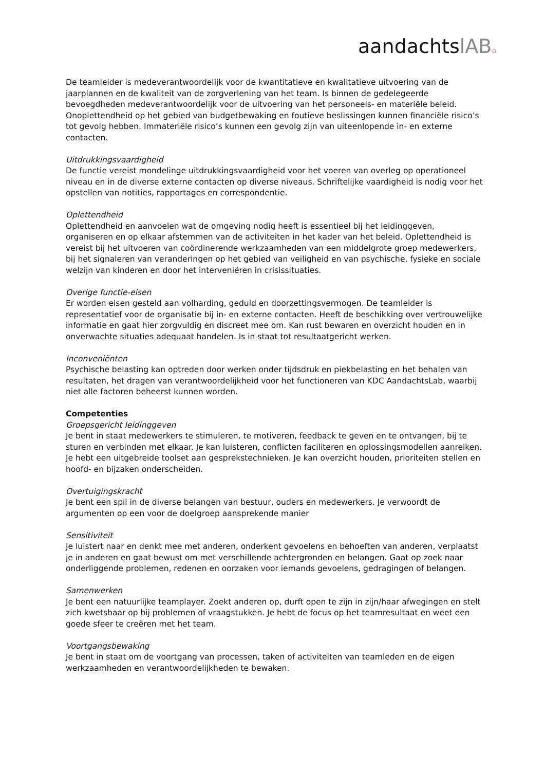aandachtslAB o
De teamleider is medeverantwoordelijk voor de kwantitatieve en kwalitatieve uitvoering van de jaarplannen en de kwaliteit van de zorgverlening van het team. Is binnen de gedelegeerde bevoegdheden medeverantwoordelijk voor de uitvoering van het personeels- en materiële beleid. Onoplettendheid op het gebied van budgetbewaking en foutieve beslissingen kunnen financiële risico’s tot gevolg hebben. Immateriële risico’s kunnen een gevolg zijn van uiteenlopende in- en externe contacten.
Uitdrukkingsvaardigheid
De functie vereist mondelinge uitdrukkingsvaardigheid voor het voeren van overleg op operationeel niveau en in de diverse externe contacten op diverse niveaus. Schriftelijke vaardigheid is nodig voor het opstellen van notities, rapportages en correspondentie.
Oplettendheid
Oplettendheid en aanvoelen wat de omgeving nodig heeft is essentieel bij het leidinggeven, organiseren en op elkaar afstemmen van de activiteiten in het kader van het beleid. Oplettendheid is vereist bij het uitvoeren van coördinerende werkzaamheden van een middelgrote groep medewerkers, bij het signaleren van veranderingen op het gebied van veiligheid en van psychische, fysieke en sociale welzijn van kinderen en door het interveniëren in crisissituaties.
Overige functie-eisen
Er worden eisen gesteld aan volharding, geduld en doorzettingsvermogen. De teamleider is representatief voor de organisatie bij in- en externe contacten. Heeft de beschikking over vertrouwelijke informatie en gaat hier zorgvuldig en discreet mee om. Kan rust bewaren en overzicht houden en in onverwachte situaties adequaat handelen. Is in staat tot resultaatgericht werken.
Inconveniënten
Psychische belasting kan optreden door werken onder tijdsdruk en piekbelasting en het behalen van resultaten, het dragen van verantwoordelijkheid voor het functioneren van KDC AandachtsLab, waarbij niet alle factoren beheerst kunnen worden.
Competenties
Groepsgericht leidinggeven
Je bent in staat medewerkers te stimuleren, te motiveren, feedback te geven en te ontvangen, bij te sturen en verbinden met elkaar. Je kan luisteren, conflicten faciliteren en oplossingsmodellen aanreiken. Je hebt een uitgebreide toolset aan gesprekstechnieken. Je kan overzicht houden, prioriteiten stellen en hoofd- en bijzaken onderscheiden.
Overtuigingskracht
Je bent een spil in de diverse belangen van bestuur, ouders en medewerkers. Je verwoordt de argumenten op een voor de doelgroep aansprekende manier
Sensitiviteit
Je luistert naar en denkt mee met anderen, onderkent gevoelens en behoeften van anderen, verplaatst je in anderen en gaat bewust om met verschillende achtergronden en belangen. Gaat op zoek naar onderliggende problemen, redenen en oorzaken voor iemands gevoelens, gedragingen of belangen.
Samenwerken
Je bent een natuurlijke teamplayer. Zoekt anderen op, durft open te zijn in zijn/haar afwegingen en stelt zich kwetsbaar op bij problemen of vraagstukken. Je hebt de focus op het teamresultaat en weet een goede sfeer te creëren met het team.
Voortgangsbewaking
Je bent in staat om de voortgang van processen, taken of activiteiten van teamleden en de eigen werkzaamheden en verantwoordelijkheden te bewaken.